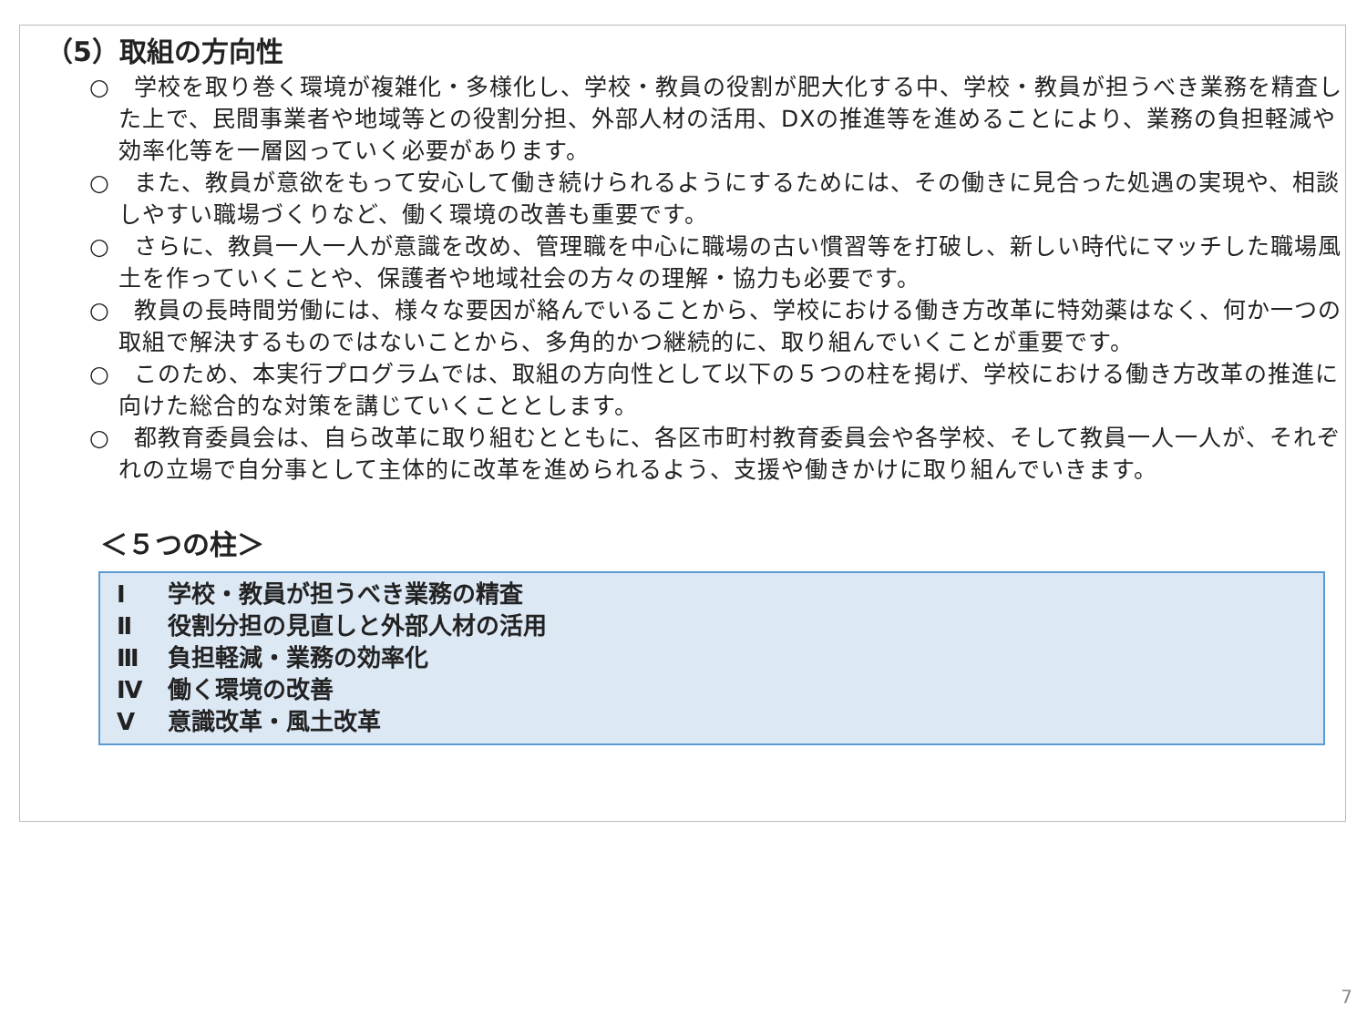（5）取組の方向性
○　学校を取り巻く環境が複雑化・多様化し、学校・教員の役割が肥大化する中、学校・教員が担うべき業務を精査した上で、民間事業者や地域等との役割分担、外部人材の活用、DXの推進等を進めることにより、業務の負担軽減や効率化等を一層図っていく必要があります。
○　また、教員が意欲をもって安心して働き続けられるようにするためには、その働きに見合った処遇の実現や、相談しやすい職場づくりなど、働く環境の改善も重要です。
○　さらに、教員一人一人が意識を改め、管理職を中心に職場の古い慣習等を打破し、新しい時代にマッチした職場風土を作っていくことや、保護者や地域社会の方々の理解・協力も必要です。
○　教員の長時間労働には、様々な要因が絡んでいることから、学校における働き方改革に特効薬はなく、何か一つの取組で解決するものではないことから、多角的かつ継続的に、取り組んでいくことが重要です。
○　このため、本実行プログラムでは、取組の方向性として以下の５つの柱を掲げ、学校における働き方改革の推進に向けた総合的な対策を講じていくこととします。
○　都教育委員会は、自ら改革に取り組むとともに、各区市町村教育委員会や各学校、そして教員一人一人が、それぞれの立場で自分事として主体的に改革を進められるよう、支援や働きかけに取り組んでいきます。
＜５つの柱＞
Ⅰ 学校・教員が担うべき業務の精査
Ⅱ 役割分担の見直しと外部人材の活用
Ⅲ 負担軽減・業務の効率化
Ⅳ 働く環境の改善
Ⅴ 意識改革・風土改革
7